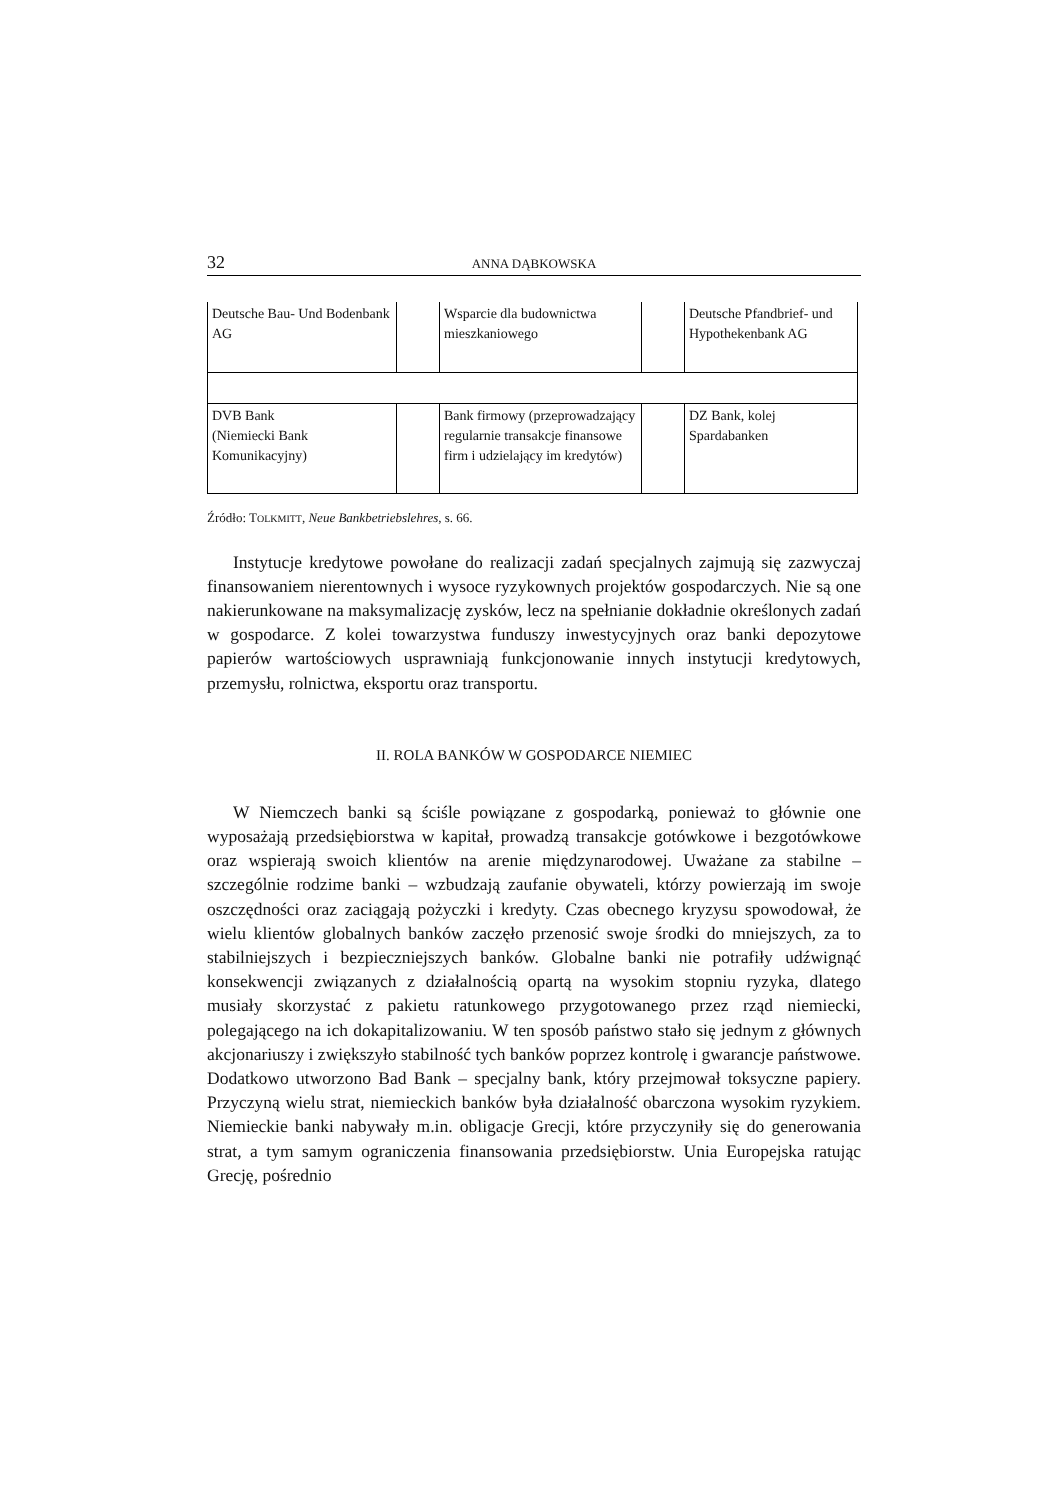32 ANNA DĄBKOWSKA
| Deutsche Bau- Und Bodenbank AG | | Wsparcie dla budownictwa mieszkaniowego | | Deutsche Pfandbrief- und Hypothekenbank AG |
| DVB Bank (Niemiecki Bank Komunikacyjny) | | Bank firmowy (przeprowadzający regularnie transakcje finansowe firm i udzielający im kredytów) | | DZ Bank, kolej Spardabanken |
Źródło: TOLKMITT, Neue Bankbetriebslehres, s. 66.
Instytucje kredytowe powołane do realizacji zadań specjalnych zajmują się zazwyczaj finansowaniem nierentownych i wysoce ryzykownych projektów gospodarczych. Nie są one nakierunkowane na maksymalizację zysków, lecz na spełnianie dokładnie określonych zadań w gospodarce. Z kolei towarzystwa funduszy inwestycyjnych oraz banki depozytowe papierów wartościowych usprawniają funkcjonowanie innych instytucji kredytowych, przemysłu, rolnictwa, eksportu oraz transportu.
II. ROLA BANKÓW W GOSPODARCE NIEMIEC
W Niemczech banki są ściśle powiązane z gospodarką, ponieważ to głównie one wyposażają przedsiębiorstwa w kapitał, prowadzą transakcje gotówkowe i bezgotówkowe oraz wspierają swoich klientów na arenie międzynarodowej. Uważane za stabilne – szczególnie rodzime banki – wzbudzają zaufanie obywateli, którzy powierzają im swoje oszczędności oraz zaciągają pożyczki i kredyty. Czas obecnego kryzysu spowodował, że wielu klientów globalnych banków zaczęło przenosić swoje środki do mniejszych, za to stabilniejszych i bezpieczniejszych banków. Globalne banki nie potrafiły udźwignąć konsekwencji związanych z działalnością opartą na wysokim stopniu ryzyka, dlatego musiały skorzystać z pakietu ratunkowego przygotowanego przez rząd niemiecki, polegającego na ich dokapitalizowaniu. W ten sposób państwo stało się jednym z głównych akcjonariuszy i zwiększyło stabilność tych banków poprzez kontrolę i gwarancje państwowe. Dodatkowo utworzono Bad Bank – specjalny bank, który przejmował toksyczne papiery. Przyczyną wielu strat, niemieckich banków była działalność obarczona wysokim ryzykiem. Niemieckie banki nabywały m.in. obligacje Grecji, które przyczyniły się do generowania strat, a tym samym ograniczenia finansowania przedsiębiorstw. Unia Europejska ratując Grecję, pośrednio